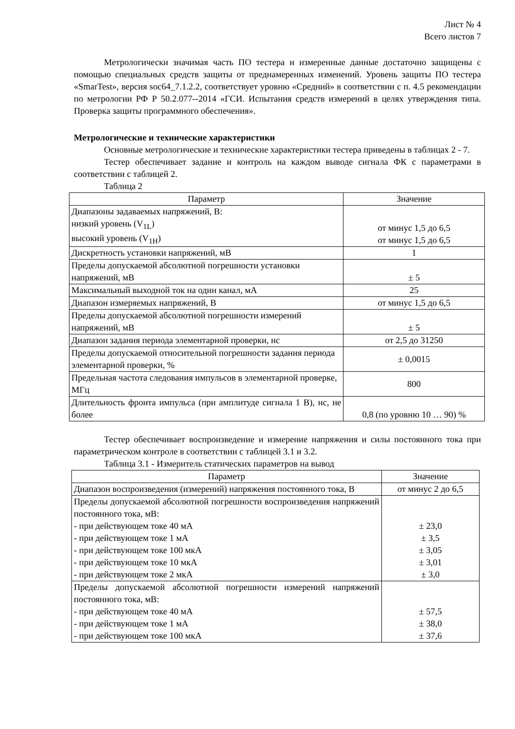Лист № 4
Всего листов 7
Метрологически значимая часть ПО тестера и измеренные данные достаточно защищены с помощью специальных средств защиты от преднамеренных изменений. Уровень защиты ПО тестера «SmarTest», версия soc64_7.1.2.2, соответствует уровню «Средний» в соответствии с п. 4.5 рекомендации по метрологии РФ Р 50.2.077--2014 «ГСИ. Испытания средств измерений в целях утверждения типа. Проверка защиты программного обеспечения».
Метрологические и технические характеристики
Основные метрологические и технические характеристики тестера приведены в таблицах 2 - 7.
Тестер обеспечивает задание и контроль на каждом выводе сигнала ФК с параметрами в соответствии с таблицей 2.
Таблица 2
| Параметр | Значение |
| --- | --- |
| Диапазоны задаваемых напряжений, В: низкий уровень (V<sub>1L</sub>) высокий уровень (V<sub>1H</sub>) | от минус 1,5 до 6,5 от минус 1,5 до 6,5 |
| Дискретность установки напряжений, мВ | 1 |
| Пределы допускаемой абсолютной погрешности установки напряжений, мВ | ± 5 |
| Максимальный выходной ток на один канал, мА | 25 |
| Диапазон измеряемых напряжений, В | от минус 1,5 до 6,5 |
| Пределы допускаемой абсолютной погрешности измерений напряжений, мВ | ± 5 |
| Диапазон задания периода элементарной проверки, нс | от 2,5 до 31250 |
| Пределы допускаемой относительной погрешности задания периода элементарной проверки, % | ± 0,0015 |
| Предельная частота следования импульсов в элементарной проверке, МГц | 800 |
| Длительность фронта импульса (при амплитуде сигнала 1 В), нс, не более | 0,8 (по уровню 10 … 90) % |
Тестер обеспечивает воспроизведение и измерение напряжения и силы постоянного тока при параметрическом контроле в соответствии с таблицей 3.1 и 3.2.
Таблица 3.1 - Измеритель статических параметров на вывод
| Параметр | Значение |
| --- | --- |
| Диапазон воспроизведения (измерений) напряжения постоянного тока, В | от минус 2 до 6,5 |
| Пределы допускаемой абсолютной погрешности воспроизведения напряжений постоянного тока, мВ: - при действующем токе 40 мА - при действующем токе 1 мА - при действующем токе 100 мкА - при действующем токе 10 мкА - при действующем токе 2 мкА | ± 23,0 ± 3,5 ± 3,05 ± 3,01 ± 3,0 |
| Пределы допускаемой абсолютной погрешности измерений напряжений постоянного тока, мВ: - при действующем токе 40 мА - при действующем токе 1 мА - при действующем токе 100 мкА | ± 57,5 ± 38,0 ± 37,6 |